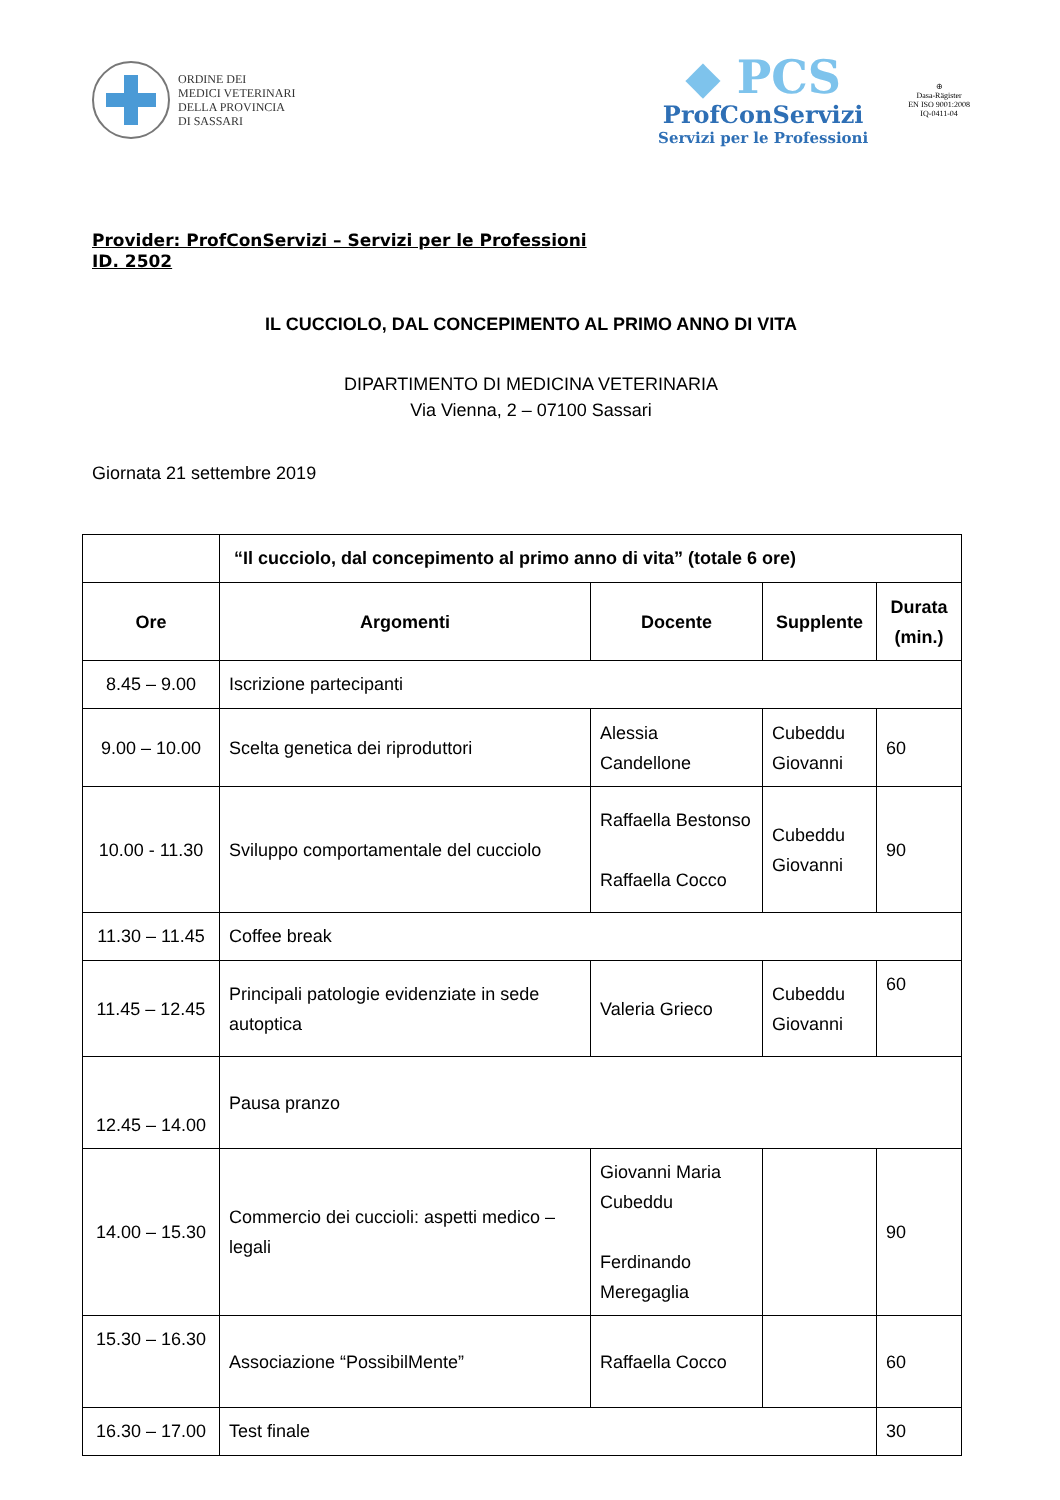ORDINE DEI
MEDICI VETERINARI
DELLA PROVINCIA
DI SASSARI
◆ PCS
ProfConServizi
Servizi per le Professioni
⊕
Dasa-Rägister
EN ISO 9001:2008
IQ-0411-04
Provider: ProfConServizi – Servizi per le Professioni
ID. 2502
IL CUCCIOLO, DAL CONCEPIMENTO AL PRIMO ANNO DI VITA
DIPARTIMENTO DI MEDICINA VETERINARIA
Via Vienna, 2 – 07100 Sassari
Giornata 21 settembre 2019
| | “Il cucciolo, dal concepimento al primo anno di vita” (totale 6 ore) | | | |
| Ore | Argomenti | Docente | Supplente | Durata (min.) |
| 8.45 – 9.00 | Iscrizione partecipanti | | | |
| 9.00 – 10.00 | Scelta genetica dei riproduttori | Alessia Candellone | Cubeddu Giovanni | 60 |
| 10.00 - 11.30 | Sviluppo comportamentale del cucciolo | Raffaella Bestonso Raffaella Cocco | Cubeddu Giovanni | 90 |
| 11.30 – 11.45 | Coffee break | | | |
| 11.45 – 12.45 | Principali patologie evidenziate in sede autoptica | Valeria Grieco | Cubeddu Giovanni | 60 |
| 12.45 – 14.00 | Pausa pranzo | | | |
| 14.00 – 15.30 | Commercio dei cuccioli: aspetti medico – legali | Giovanni Maria Cubeddu Ferdinando Meregaglia | | 90 |
| 15.30 – 16.30 | Associazione “PossibilMente” | Raffaella Cocco | | 60 |
| 16.30 – 17.00 | Test finale | | | 30 |